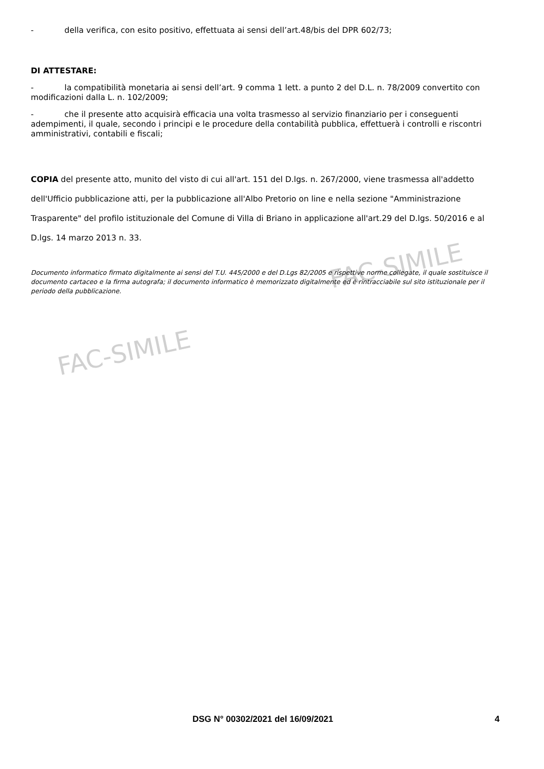FAC-SIMILE
FAC-SIMILE
- della verifica, con esito positivo, effettuata ai sensi dell’art.48/bis del DPR 602/73;
DI ATTESTARE:
- la compatibilità monetaria ai sensi dell’art. 9 comma 1 lett. a punto 2 del D.L. n. 78/2009 convertito con modificazioni dalla L. n. 102/2009;
- che il presente atto acquisirà efficacia una volta trasmesso al servizio finanziario per i conseguenti adempimenti, il quale, secondo i principi e le procedure della contabilità pubblica, effettuerà i controlli e riscontri amministrativi, contabili e fiscali;
COPIA del presente atto, munito del visto di cui all'art. 151 del D.lgs. n. 267/2000, viene trasmessa all'addetto dell'Ufficio pubblicazione atti, per la pubblicazione all'Albo Pretorio on line e nella sezione "Amministrazione Trasparente" del profilo istituzionale del Comune di Villa di Briano in applicazione all'art.29 del D.lgs. 50/2016 e al D.lgs. 14 marzo 2013 n. 33.
Documento informatico firmato digitalmente ai sensi del T.U. 445/2000 e del D.Lgs 82/2005 e rispettive norme collegate, il quale sostituisce il documento cartaceo e la firma autografa; il documento informatico è memorizzato digitalmente ed è rintracciabile sul sito istituzionale per il periodo della pubblicazione.
DSG N° 00302/2021 del 16/09/2021 4